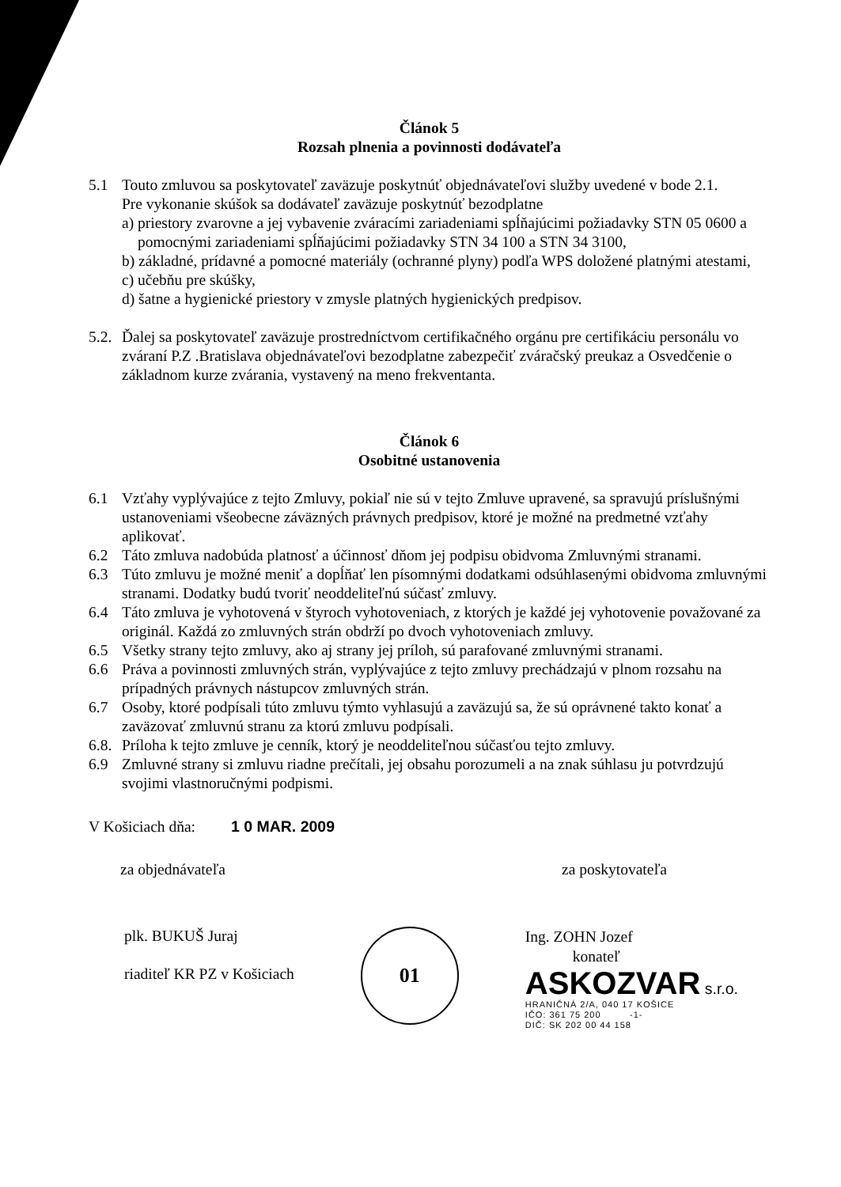Článok 5
Rozsah plnenia a povinnosti dodávateľa
5.1 Touto zmluvou sa poskytovateľ zaväzuje poskytnúť objednávateľovi služby uvedené v bode 2.1.
Pre vykonanie skúšok sa dodávateľ zaväzuje poskytnúť bezodplatne
a) priestory zvarovne a jej vybavenie zváracími zariadeniami spĺňajúcimi požiadavky STN 05 0600 a pomocnými zariadeniami spĺňajúcimi požiadavky STN 34 100 a STN 34 3100,
b) základné, prídavné a pomocné materiály (ochranné plyny) podľa WPS doložené platnými atestami,
c) učebňu pre skúšky,
d) šatne a hygienické priestory v zmysle platných hygienických predpisov.
5.2.
Ďalej sa poskytovateľ zaväzuje prostredníctvom certifikačného orgánu pre certifikáciu personálu vo zváraní P.Z .Bratislava objednávateľovi bezodplatne zabezpečiť zváračský preukaz a Osvedčenie o základnom kurze zvárania, vystavený na meno frekventanta.
Článok 6
Osobitné ustanovenia
6.1 Vzťahy vyplývajúce z tejto Zmluvy, pokiaľ nie sú v tejto Zmluve upravené, sa spravujú príslušnými ustanoveniami všeobecne záväzných právnych predpisov, ktoré je možné na predmetné vzťahy aplikovať.
6.2 Táto zmluva nadobúda platnosť a účinnosť dňom jej podpisu obidvoma Zmluvnými stranami.
6.3 Túto zmluvu je možné meniť a dopĺňať len písomnými dodatkami odsúhlasenými obidvoma zmluvnými stranami. Dodatky budú tvoriť neoddeliteľnú súčasť zmluvy.
6.4 Táto zmluva je vyhotovená v štyroch vyhotoveniach, z ktorých je každé jej vyhotovenie považované za originál. Každá zo zmluvných strán obdrží po dvoch vyhotoveniach zmluvy.
6.5 Všetky strany tejto zmluvy, ako aj strany jej príloh, sú parafované zmluvnými stranami.
6.6 Práva a povinnosti zmluvných strán, vyplývajúce z tejto zmluvy prechádzajú v plnom rozsahu na prípadných právnych nástupcov zmluvných strán.
6.7 Osoby, ktoré podpísali túto zmluvu týmto vyhlasujú a zaväzujú sa, že sú oprávnené takto konať a zaväzovať zmluvnú stranu za ktorú zmluvu podpísali.
6.8.
Príloha k tejto zmluve je cenník, ktorý je neoddeliteľnou súčasťou tejto zmluvy.
6.9 Zmluvné strany si zmluvu riadne prečítali, jej obsahu porozumeli a na znak súhlasu ju potvrdzujú svojimi vlastnoručnými podpismi.
V Košiciach dňa: 1 0 MAR. 2009
za objednávateľa za poskytovateľa
plk. BUKUŠ Juraj
riaditeľ KR PZ v Košiciach
01
Ing. ZOHN Jozef
konateľ
ASKOZVAR s.r.o.
HRANIČNÁ 2/A, 040 17 KOŠICE
IČO: 361 75 200 -1-
DIČ: SK 202 00 44 158